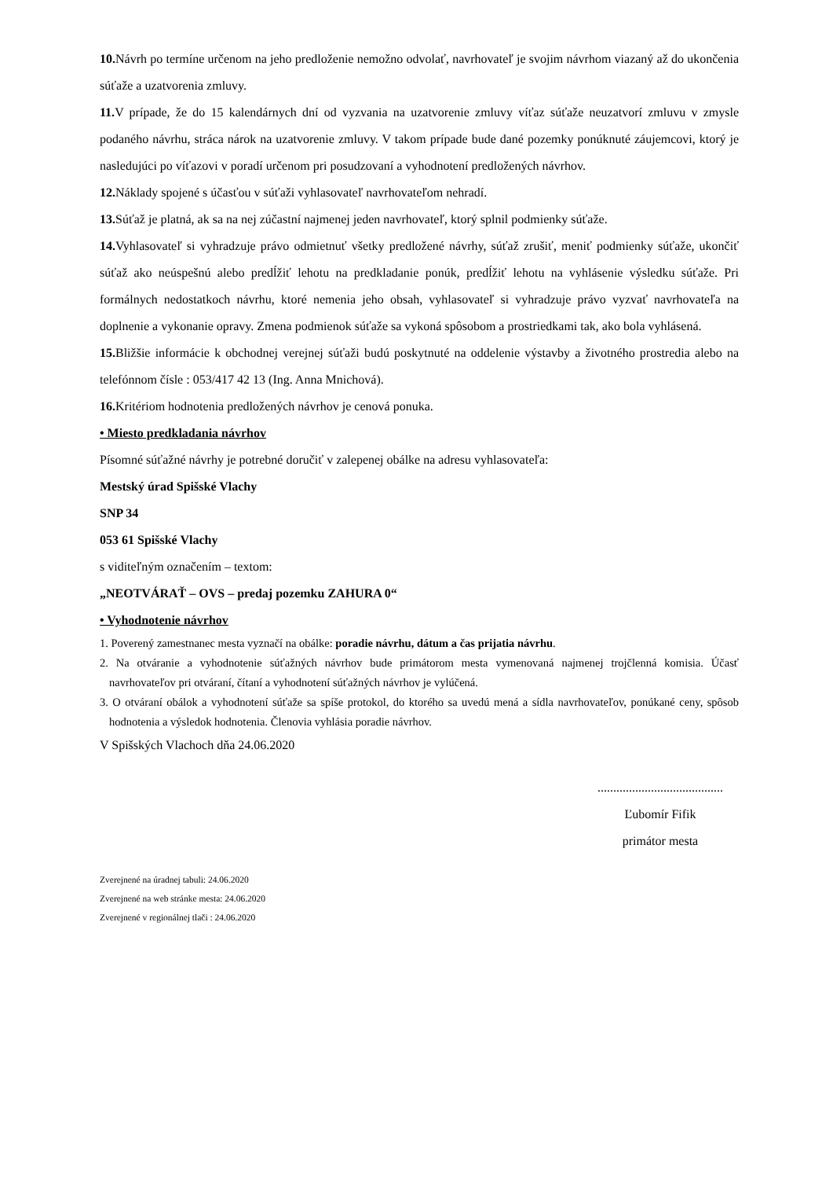10. Návrh po termíne určenom na jeho predloženie nemožno odvolať, navrhovateľ je svojim návrhom viazaný až do ukončenia súťaže a uzatvorenia zmluvy.
11. V prípade, že do 15 kalendárnych dní od vyzvania na uzatvorenie zmluvy víťaz súťaže neuzatvorí zmluvu v zmysle podaného návrhu, stráca nárok na uzatvorenie zmluvy. V takom prípade bude dané pozemky ponúknuté záujemcovi, ktorý je nasledujúci po víťazovi v poradí určenom pri posudzovaní a vyhodnotení predložených návrhov.
12. Náklady spojené s účasťou v súťaži vyhlasovateľ navrhovateľom nehradí.
13. Súťaž je platná, ak sa na nej zúčastní najmenej jeden navrhovateľ, ktorý splnil podmienky súťaže.
14. Vyhlasovateľ si vyhradzuje právo odmietnuť všetky predložené návrhy, súťaž zrušiť, meniť podmienky súťaže, ukončiť súťaž ako neúspešnú alebo predĺžiť lehotu na predkladanie ponúk, predĺžiť lehotu na vyhlásenie výsledku súťaže. Pri formálnych nedostatkoch návrhu, ktoré nemenia jeho obsah, vyhlasovateľ si vyhradzuje právo vyzvať navrhovateľa na doplnenie a vykonanie opravy. Zmena podmienok súťaže sa vykoná spôsobom a prostriedkami tak, ako bola vyhlásená.
15. Bližšie informácie k obchodnej verejnej súťaži budú poskytnuté na oddelenie výstavby a životného prostredia alebo na telefónnom čísle : 053/417 42 13 (Ing. Anna Mnichová).
16. Kritériom hodnotenia predložených návrhov je cenová ponuka.
• Miesto predkladania návrhov
Písomné súťažné návrhy je potrebné doručiť v zalepenej obálke na adresu vyhlasovateľa:
Mestský úrad Spišské Vlachy
SNP 34
053 61 Spišské Vlachy
s viditeľným označením – textom:
„NEOTVÁRAŤ – OVS – predaj pozemku ZAHURA 0“
• Vyhodnotenie návrhov
1. Poverený zamestnanec mesta vyznačí na obálke: poradie návrhu, dátum a čas prijatia návrhu.
2. Na otváranie a vyhodnotenie súťažných návrhov bude primátorom mesta vymenovaná najmenej trojčlenná komisia. Účasť navrhovateľov pri otváraní, čítaní a vyhodnotení súťažných návrhov je vylúčená.
3. O otváraní obálok a vyhodnotení súťaže sa spíše protokol, do ktorého sa uvedú mená a sídla navrhovateľov, ponúkané ceny, spôsob hodnotenia a výsledok hodnotenia. Členovia vyhlásia poradie návrhov.
V Spišských Vlachoch dňa 24.06.2020
........................................
Ľubomír Fifik
primátor mesta
Zverejnené na úradnej tabuli: 24.06.2020
Zverejnené na web stránke mesta: 24.06.2020
Zverejnené v regionálnej tlači : 24.06.2020